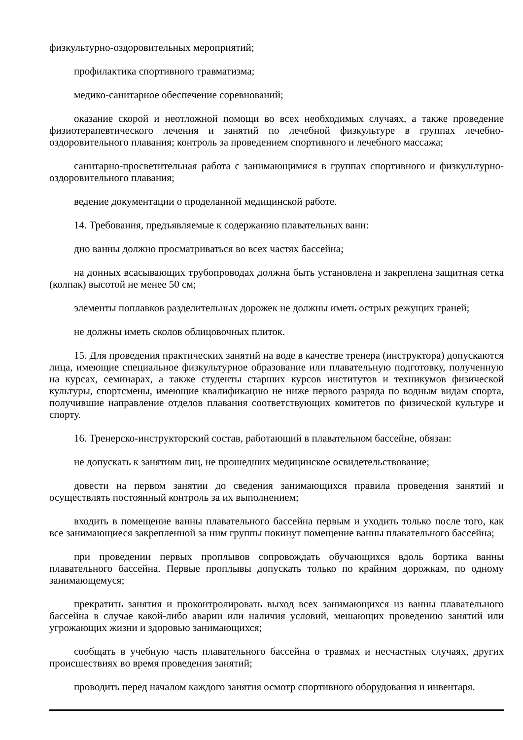физкультурно-оздоровительных мероприятий;
профилактика спортивного травматизма;
медико-санитарное обеспечение соревнований;
оказание скорой и неотложной помощи во всех необходимых случаях, а также проведение физиотерапевтического лечения и занятий по лечебной физкультуре в группах лечебно-оздоровительного плавания; контроль за проведением спортивного и лечебного массажа;
санитарно-просветительная работа с занимающимися в группах спортивного и физкультурно-оздоровительного плавания;
ведение документации о проделанной медицинской работе.
14. Требования, предъявляемые к содержанию плавательных ванн:
дно ванны должно просматриваться во всех частях бассейна;
на донных всасывающих трубопроводах должна быть установлена и закреплена защитная сетка (колпак) высотой не менее 50 см;
элементы поплавков разделительных дорожек не должны иметь острых режущих граней;
не должны иметь сколов облицовочных плиток.
15. Для проведения практических занятий на воде в качестве тренера (инструктора) допускаются лица, имеющие специальное физкультурное образование или плавательную подготовку, полученную на курсах, семинарах, а также студенты старших курсов институтов и техникумов физической культуры, спортсмены, имеющие квалификацию не ниже первого разряда по водным видам спорта, получившие направление отделов плавания соответствующих комитетов по физической культуре и спорту.
16. Тренерско-инструкторский состав, работающий в плавательном бассейне, обязан:
не допускать к занятиям лиц, не прошедших медицинское освидетельствование;
довести на первом занятии до сведения занимающихся правила проведения занятий и осуществлять постоянный контроль за их выполнением;
входить в помещение ванны плавательного бассейна первым и уходить только после того, как все занимающиеся закрепленной за ним группы покинут помещение ванны плавательного бассейна;
при проведении первых проплывов сопровождать обучающихся вдоль бортика ванны плавательного бассейна. Первые проплывы допускать только по крайним дорожкам, по одному занимающемуся;
прекратить занятия и проконтролировать выход всех занимающихся из ванны плавательного бассейна в случае какой-либо аварии или наличия условий, мешающих проведению занятий или угрожающих жизни и здоровью занимающихся;
сообщать в учебную часть плавательного бассейна о травмах и несчастных случаях, других происшествиях во время проведения занятий;
проводить перед началом каждого занятия осмотр спортивного оборудования и инвентаря.